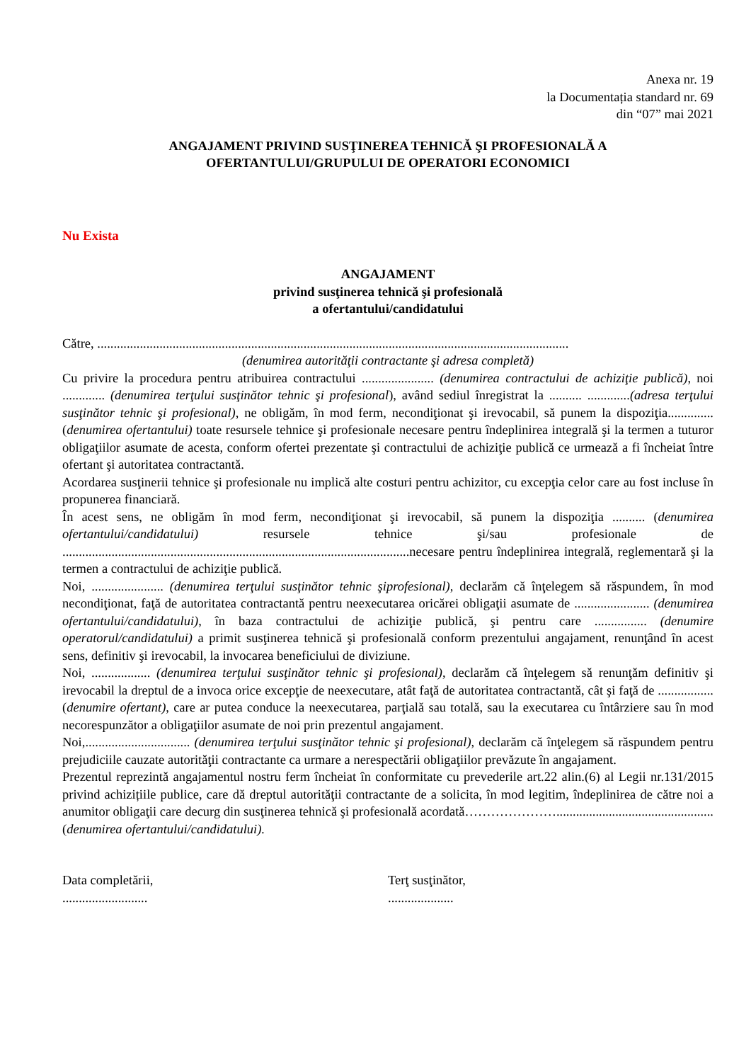Anexa nr. 19
la Documentația standard nr. 69
din “07” mai 2021
ANGAJAMENT PRIVIND SUSŢINEREA TEHNICĂ ŞI PROFESIONALĂ A
OFERTANTULUI/GRUPULUI DE OPERATORI ECONOMICI
Nu Exista
ANGAJAMENT
privind susţinerea tehnică şi profesională
a ofertantului/candidatului
Către, ................................................................................................................................................
(denumirea autorităţii contractante şi adresa completă)
Cu privire la procedura pentru atribuirea contractului ...................... (denumirea contractului de achiziţie publică), noi ............. (denumirea terţului susţinător tehnic şi profesional), având sediul înregistrat la .......... .............(adresa terţului susţinător tehnic şi profesional), ne obligăm, în mod ferm, necondiţionat şi irevocabil, să punem la dispoziţia.............. (denumirea ofertantului) toate resursele tehnice şi profesionale necesare pentru îndeplinirea integrală şi la termen a tuturor obligaţiilor asumate de acesta, conform ofertei prezentate şi contractului de achiziţie publică ce urmează a fi încheiat între ofertant şi autoritatea contractantă.
Acordarea susţinerii tehnice şi profesionale nu implică alte costuri pentru achizitor, cu excepţia celor care au fost incluse în propunerea financiară.
În acest sens, ne obligăm în mod ferm, necondiţionat şi irevocabil, să punem la dispoziţia .......... (denumirea ofertantului/candidatului) resursele tehnice şi/sau profesionale de ..........................................................................................................necesare pentru îndeplinirea integrală, reglementară şi la termen a contractului de achiziţie publică.
Noi, ...................... (denumirea terţului susţinător tehnic şiprofesional), declarăm că înţelegem să răspundem, în mod necondiţionat, faţă de autoritatea contractantă pentru neexecutarea oricărei obligaţii asumate de ....................... (denumirea ofertantului/candidatului), în baza contractului de achiziţie publică, şi pentru care ................ (denumire operatorul/candidatului) a primit susţinerea tehnică şi profesională conform prezentului angajament, renunţând în acest sens, definitiv şi irevocabil, la invocarea beneficiului de diviziune.
Noi, .................. (denumirea terţului susţinător tehnic şi profesional), declarăm că înţelegem să renunţăm definitiv şi irevocabil la dreptul de a invoca orice excepţie de neexecutare, atât faţă de autoritatea contractantă, cât şi faţă de ................. (denumire ofertant), care ar putea conduce la neexecutarea, parţială sau totală, sau la executarea cu întârziere sau în mod necorespunzător a obligaţiilor asumate de noi prin prezentul angajament.
Noi,................................ (denumirea terţului susţinător tehnic şi profesional), declarăm că înţelegem să răspundem pentru prejudiciile cauzate autorităţii contractante ca urmare a nerespectării obligaţiilor prevăzute în angajament.
Prezentul reprezintă angajamentul nostru ferm încheiat în conformitate cu prevederile art.22 alin.(6) al Legii nr.131/2015 privind achizițiile publice, care dă dreptul autorităţii contractante de a solicita, în mod legitim, îndeplinirea de către noi a anumitor obligaţii care decurg din susţinerea tehnică şi profesională acordată…………………................................................ (denumirea ofertantului/candidatului).
Data completării,
..........................
Terţ susţinător,
....................